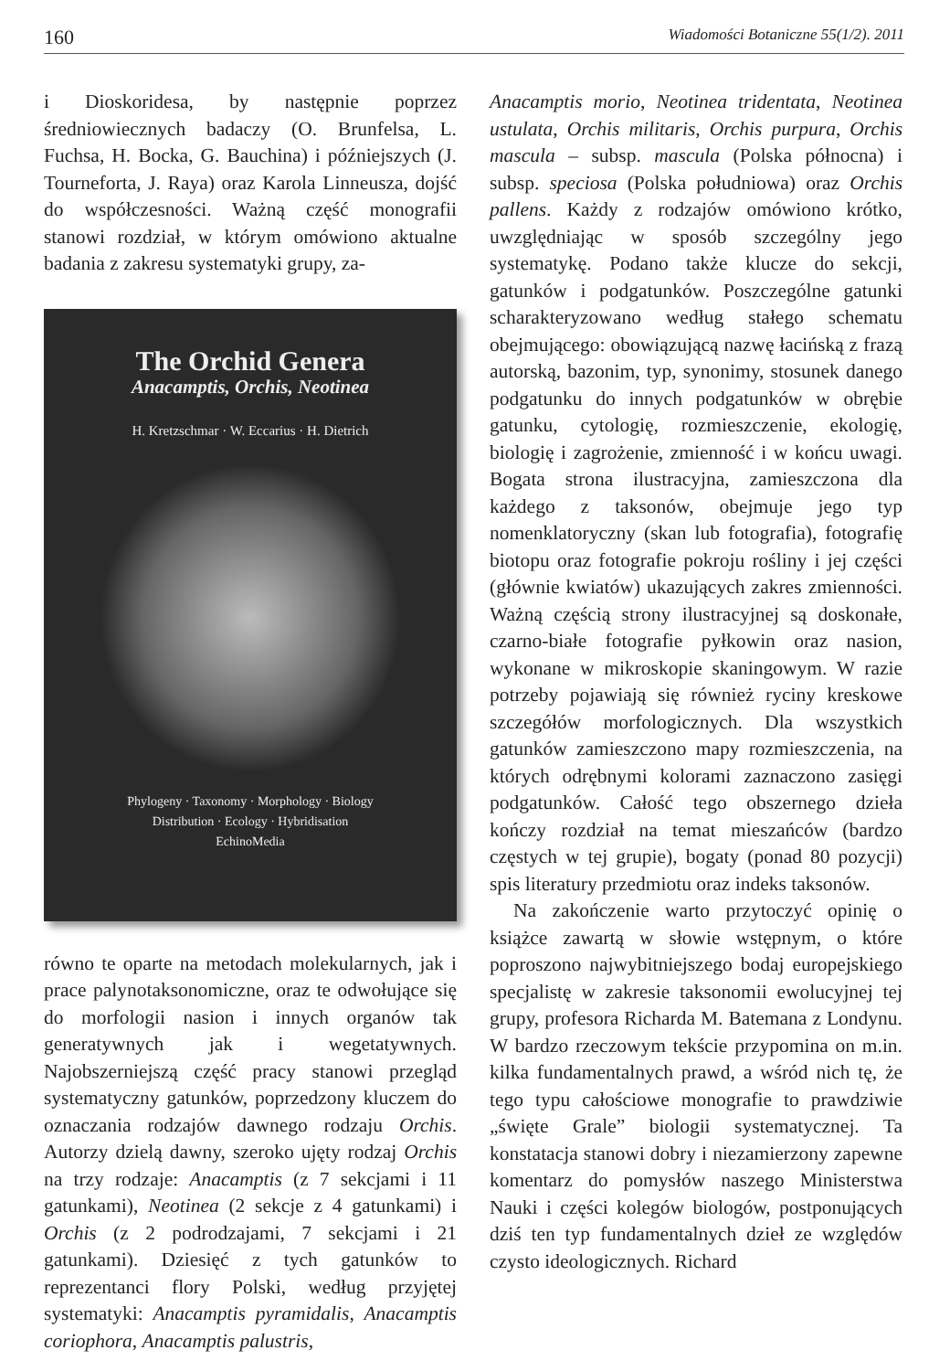160 Wiadomości Botaniczne 55(1/2). 2011
i Dioskoridesa, by następnie poprzez średniowiecznych badaczy (O. Brunfelsa, L. Fuchsa, H. Bocka, G. Bauchina) i późniejszych (J. Tourneforta, J. Raya) oraz Karola Linneusza, dojść do współczesności. Ważną część monografii stanowi rozdział, w którym omówiono aktualne badania z zakresu systematyki grupy, za-
The Orchid Genera
Anacamptis, Orchis, Neotinea
H. Kretzschmar · W. Eccarius · H. Dietrich
Phylogeny · Taxonomy · Morphology · Biology
Distribution · Ecology · Hybridisation
EchinoMedia
równo te oparte na metodach molekularnych, jak i prace palynotaksonomiczne, oraz te odwołujące się do morfologii nasion i innych organów tak generatywnych jak i wegetatywnych. Najobszerniejszą część pracy stanowi przegląd systematyczny gatunków, poprzedzony kluczem do oznaczania rodzajów dawnego rodzaju Orchis. Autorzy dzielą dawny, szeroko ujęty rodzaj Orchis na trzy rodzaje: Anacamptis (z 7 sekcjami i 11 gatunkami), Neotinea (2 sekcje z 4 gatunkami) i Orchis (z 2 podrodzajami, 7 sekcjami i 21 gatunkami). Dziesięć z tych gatunków to reprezentanci flory Polski, według przyjętej systematyki: Anacamptis pyramidalis, Anacamptis coriophora, Anacamptis palustris,
Anacamptis morio, Neotinea tridentata, Neotinea ustulata, Orchis militaris, Orchis purpura, Orchis mascula – subsp. mascula (Polska północna) i subsp. speciosa (Polska południowa) oraz Orchis pallens. Każdy z rodzajów omówiono krótko, uwzględniając w sposób szczególny jego systematykę. Podano także klucze do sekcji, gatunków i podgatunków. Poszczególne gatunki scharakteryzowano według stałego schematu obejmującego: obowiązującą nazwę łacińską z frazą autorską, bazonim, typ, synonimy, stosunek danego podgatunku do innych podgatunków w obrębie gatunku, cytologię, rozmieszczenie, ekologię, biologię i zagrożenie, zmienność i w końcu uwagi. Bogata strona ilustracyjna, zamieszczona dla każdego z taksonów, obejmuje jego typ nomenklatoryczny (skan lub fotografia), fotografię biotopu oraz fotografie pokroju rośliny i jej części (głównie kwiatów) ukazujących zakres zmienności. Ważną częścią strony ilustracyjnej są doskonałe, czarno-białe fotografie pyłkowin oraz nasion, wykonane w mikroskopie skaningowym. W razie potrzeby pojawiają się również ryciny kreskowe szczegółów morfologicznych. Dla wszystkich gatunków zamieszczono mapy rozmieszczenia, na których odrębnymi kolorami zaznaczono zasięgi podgatunków. Całość tego obszernego dzieła kończy rozdział na temat mieszańców (bardzo częstych w tej grupie), bogaty (ponad 80 pozycji) spis literatury przedmiotu oraz indeks taksonów.
Na zakończenie warto przytoczyć opinię o książce zawartą w słowie wstępnym, o które poproszono najwybitniejszego bodaj europejskiego specjalistę w zakresie taksonomii ewolucyjnej tej grupy, profesora Richarda M. Batemana z Londynu. W bardzo rzeczowym tekście przypomina on m.in. kilka fundamentalnych prawd, a wśród nich tę, że tego typu całościowe monografie to prawdziwie „święte Grale” biologii systematycznej. Ta konstatacja stanowi dobry i niezamierzony zapewne komentarz do pomysłów naszego Ministerstwa Nauki i części kolegów biologów, postponujących dziś ten typ fundamentalnych dzieł ze względów czysto ideologicznych. Richard